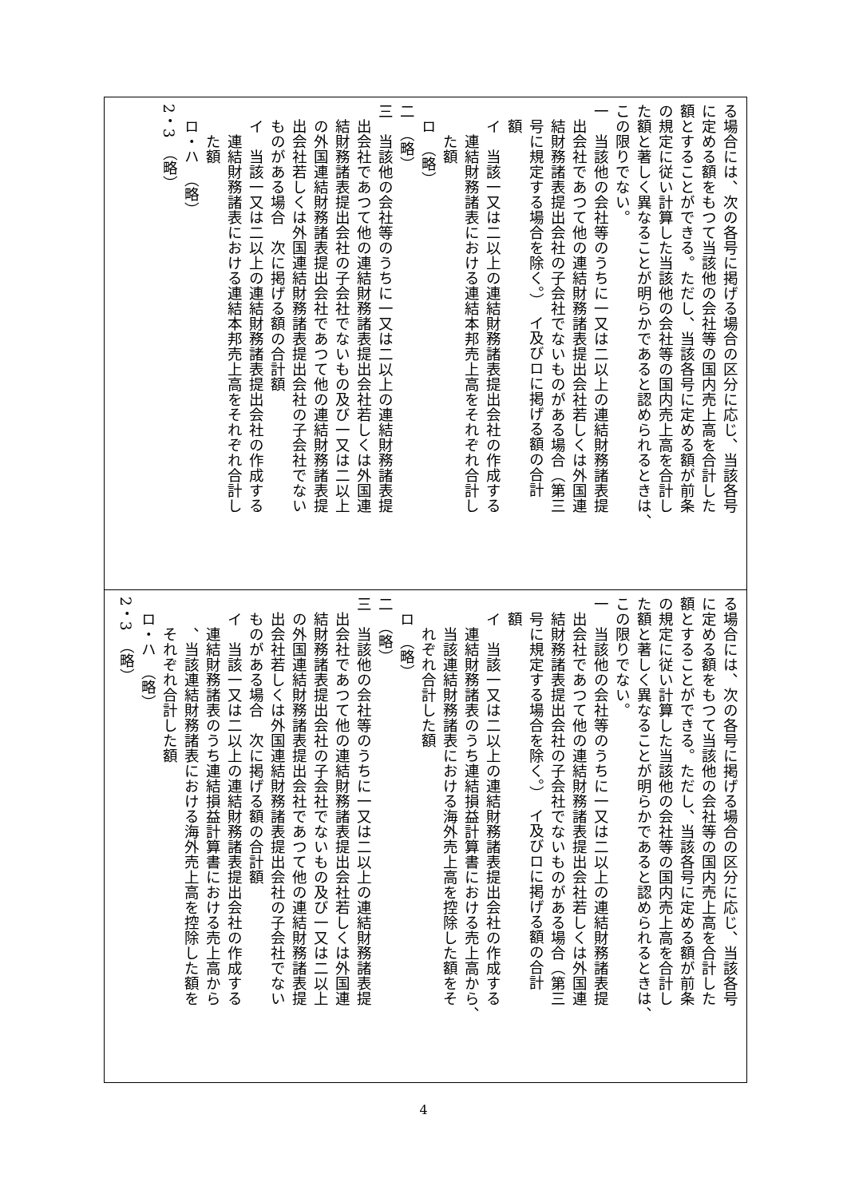| る場合には、次の各号に掲げる場合の区分に応じ、当該各号 に定める額をもつて当該他の会社等の国内売上高を合計した 額とすることができる。ただし、当該各号に定める額が前条 の規定に従い計算した当該他の会社等の国内売上高を合計し た額と著しく異なることが明らかであると認められるときは、 この限りでない。 一 当該他の会社等のうちに一又は二以上の連結財務諸表提 出会社であつて他の連結財務諸表提出会社若しくは外国連 結財務諸表提出会社の子会社でないものがある場合（第三 号に規定する場合を除く。） イ及びロに掲げる額の合計 額 イ 当該一又は二以上の連結財務諸表提出会社の作成する 連結財務諸表における連結本邦売上高をそれぞれ合計し た額 ロ （略） 二 （略） 三 当該他の会社等のうちに一又は二以上の連結財務諸表提 出会社であつて他の連結財務諸表提出会社若しくは外国連 結財務諸表提出会社の子会社でないもの及び一又は二以上 の外国連結財務諸表提出会社であつて他の連結財務諸表提 出会社若しくは外国連結財務諸表提出会社の子会社でない ものがある場合 次に掲げる額の合計額 イ 当該一又は二以上の連結財務諸表提出会社の作成する 連結財務諸表における連結本邦売上高をそれぞれ合計し た額 ロ・ハ （略） 2・3 （略） |
| る場合には、次の各号に掲げる場合の区分に応じ、当該各号 に定める額をもつて当該他の会社等の国内売上高を合計した 額とすることができる。ただし、当該各号に定める額が前条 の規定に従い計算した当該他の会社等の国内売上高を合計し た額と著しく異なることが明らかであると認められるときは、 この限りでない。 一 当該他の会社等のうちに一又は二以上の連結財務諸表提 出会社であつて他の連結財務諸表提出会社若しくは外国連 結財務諸表提出会社の子会社でないものがある場合（第三 号に規定する場合を除く。） イ及びロに掲げる額の合計 額 イ 当該一又は二以上の連結財務諸表提出会社の作成する 連結財務諸表のうち連結損益計算書における売上高から、 当該連結財務諸表における海外売上高を控除した額をそ れぞれ合計した額 ロ （略） 二 （略） 三 当該他の会社等のうちに一又は二以上の連結財務諸表提 出会社であつて他の連結財務諸表提出会社若しくは外国連 結財務諸表提出会社の子会社でないもの及び一又は二以上 の外国連結財務諸表提出会社であつて他の連結財務諸表提 出会社若しくは外国連結財務諸表提出会社の子会社でない ものがある場合 次に掲げる額の合計額 イ 当該一又は二以上の連結財務諸表提出会社の作成する 連結財務諸表のうち連結損益計算書における売上高から 、当該連結財務諸表における海外売上高を控除した額を それぞれ合計した額 ロ・ハ （略） 2・3 （略） |
4